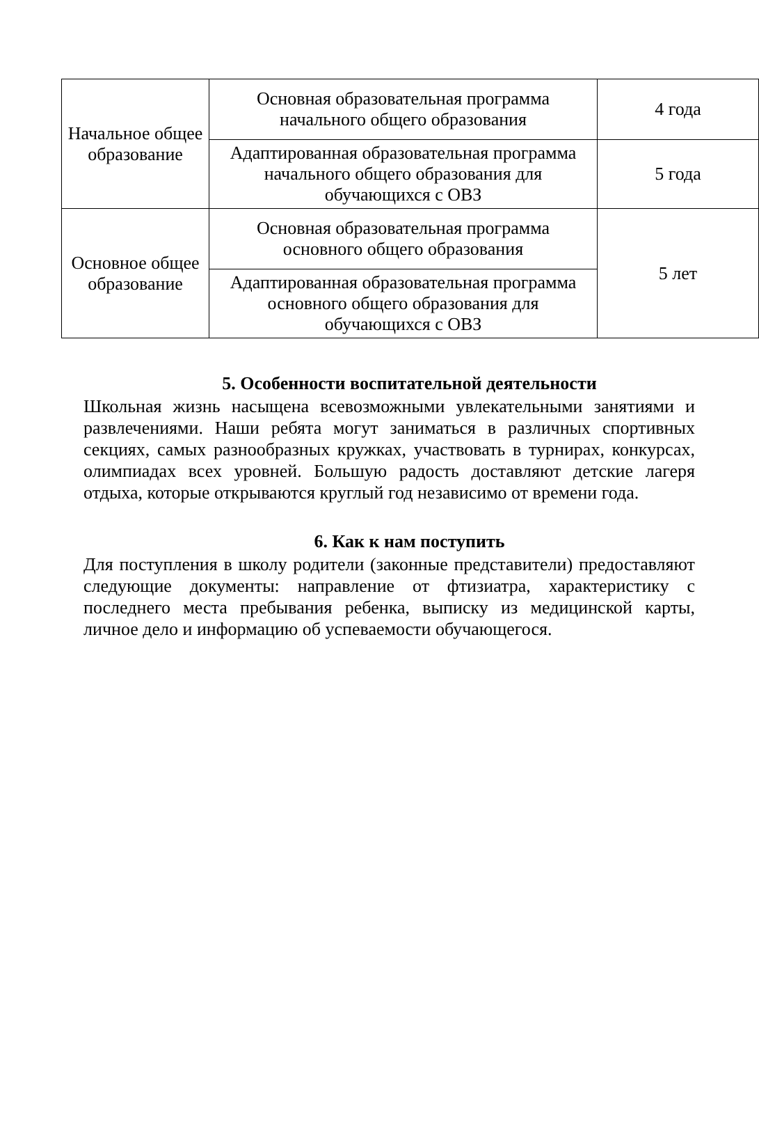| Начальное общее образование | Основная образовательная программа начального общего образования | 4 года |
| | Адаптированная образовательная программа начального общего образования для обучающихся с ОВЗ | 5 года |
| Основное общее образование | Основная образовательная программа основного общего образования | 5 лет |
| | Адаптированная образовательная программа основного общего образования для обучающихся с ОВЗ | |
5. Особенности воспитательной деятельности
Школьная жизнь насыщена всевозможными увлекательными занятиями и развлечениями. Наши ребята могут заниматься в различных спортивных секциях, самых разнообразных кружках, участвовать в турнирах, конкурсах, олимпиадах всех уровней. Большую радость доставляют детские лагеря отдыха, которые открываются круглый год независимо от времени года.
6. Как к нам поступить
Для поступления в школу родители (законные представители) предоставляют следующие документы: направление от фтизиатра, характеристику с последнего места пребывания ребенка, выписку из медицинской карты, личное дело и информацию об успеваемости обучающегося.